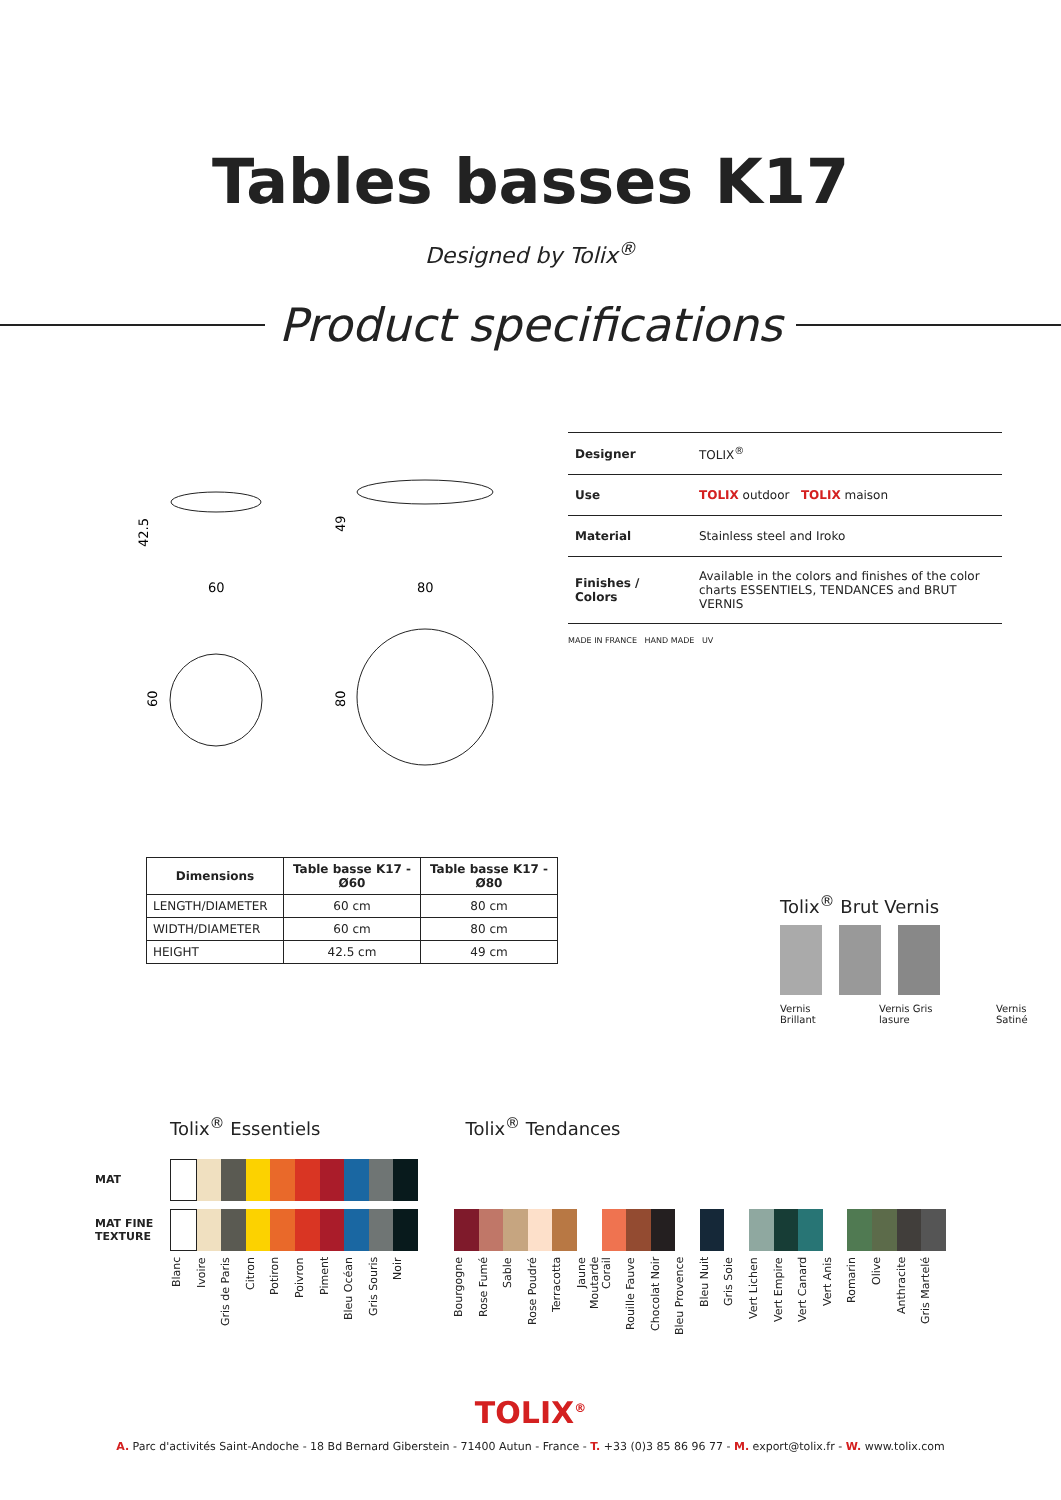Tables basses K17
Designed by Tolix<sup>®</sup>
Product specifications
60
80
42.5
49
60
80
| Designer | TOLIX<sup>®</sup> |
| Use | TOLIX outdoor TOLIX maison |
| Material | Stainless steel and Iroko |
| Finishes / Colors | Available in the colors and finishes of the color charts ESSENTIELS, TENDANCES and BRUT VERNIS |
MADE IN FRANCE HAND MADE UV
| Dimensions | Table basse K17 - Ø60 | Table basse K17 - Ø80 |
| --- | --- | --- |
| LENGTH/DIAMETER | 60 cm | 80 cm |
| WIDTH/DIAMETER | 60 cm | 80 cm |
| HEIGHT | 42.5 cm | 49 cm |
Tolix<sup>®</sup> Brut Vernis
Vernis Brillant Vernis Gris lasure Vernis Satiné
Tolix<sup>®</sup> Essentiels Tolix<sup>®</sup> Tendances
MAT
MAT FINE TEXTURE
Blanc Ivoire Gris de Paris Citron Potiron Poivron Piment Bleu Océan Gris Souris Noir
Bourgogne Rose Fumé Sable Rose Poudré Terracotta Jaune Moutarde Corail Rouille Fauve Chocolat Noir Bleu Provence Bleu Nuit Gris Soie Vert Lichen Vert Empire Vert Canard Vert Anis Romarin Olive Anthracite Gris Martelé
TOLIX<sup>®</sup>
A. Parc d'activités Saint-Andoche - 18 Bd Bernard Giberstein - 71400 Autun - France - T. +33 (0)3 85 86 96 77 - M. export@tolix.fr - W. www.tolix.com